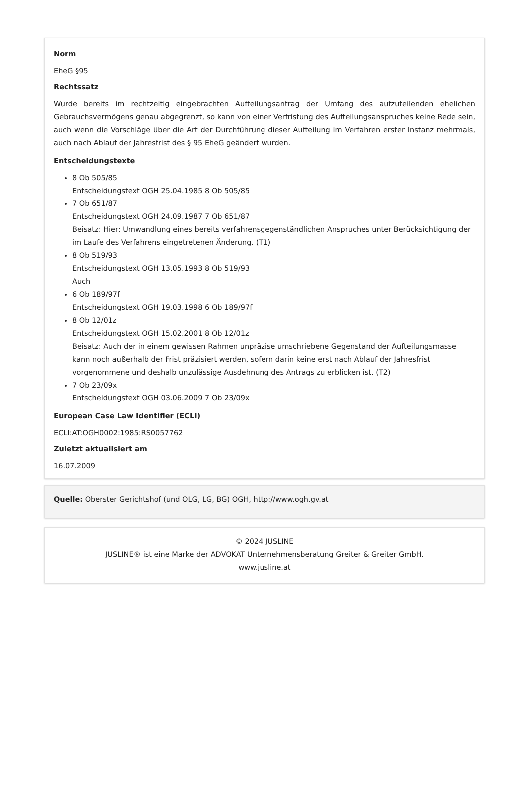Norm
EheG §95
Rechtssatz
Wurde bereits im rechtzeitig eingebrachten Aufteilungsantrag der Umfang des aufzuteilenden ehelichen Gebrauchsvermögens genau abgegrenzt, so kann von einer Verfristung des Aufteilungsanspruches keine Rede sein, auch wenn die Vorschläge über die Art der Durchführung dieser Aufteilung im Verfahren erster Instanz mehrmals, auch nach Ablauf der Jahresfrist des § 95 EheG geändert wurden.
Entscheidungstexte
8 Ob 505/85
Entscheidungstext OGH 25.04.1985 8 Ob 505/85
7 Ob 651/87
Entscheidungstext OGH 24.09.1987 7 Ob 651/87
Beisatz: Hier: Umwandlung eines bereits verfahrensgegenständlichen Anspruches unter Berücksichtigung der im Laufe des Verfahrens eingetretenen Änderung. (T1)
8 Ob 519/93
Entscheidungstext OGH 13.05.1993 8 Ob 519/93
Auch
6 Ob 189/97f
Entscheidungstext OGH 19.03.1998 6 Ob 189/97f
8 Ob 12/01z
Entscheidungstext OGH 15.02.2001 8 Ob 12/01z
Beisatz: Auch der in einem gewissen Rahmen unpräzise umschriebene Gegenstand der Aufteilungsmasse kann noch außerhalb der Frist präzisiert werden, sofern darin keine erst nach Ablauf der Jahresfrist vorgenommene und deshalb unzulässige Ausdehnung des Antrags zu erblicken ist. (T2)
7 Ob 23/09x
Entscheidungstext OGH 03.06.2009 7 Ob 23/09x
European Case Law Identifier (ECLI)
ECLI:AT:OGH0002:1985:RS0057762
Zuletzt aktualisiert am
16.07.2009
Quelle: Oberster Gerichtshof (und OLG, LG, BG) OGH, http://www.ogh.gv.at
© 2024 JUSLINE
JUSLINE® ist eine Marke der ADVOKAT Unternehmensberatung Greiter & Greiter GmbH.
www.jusline.at